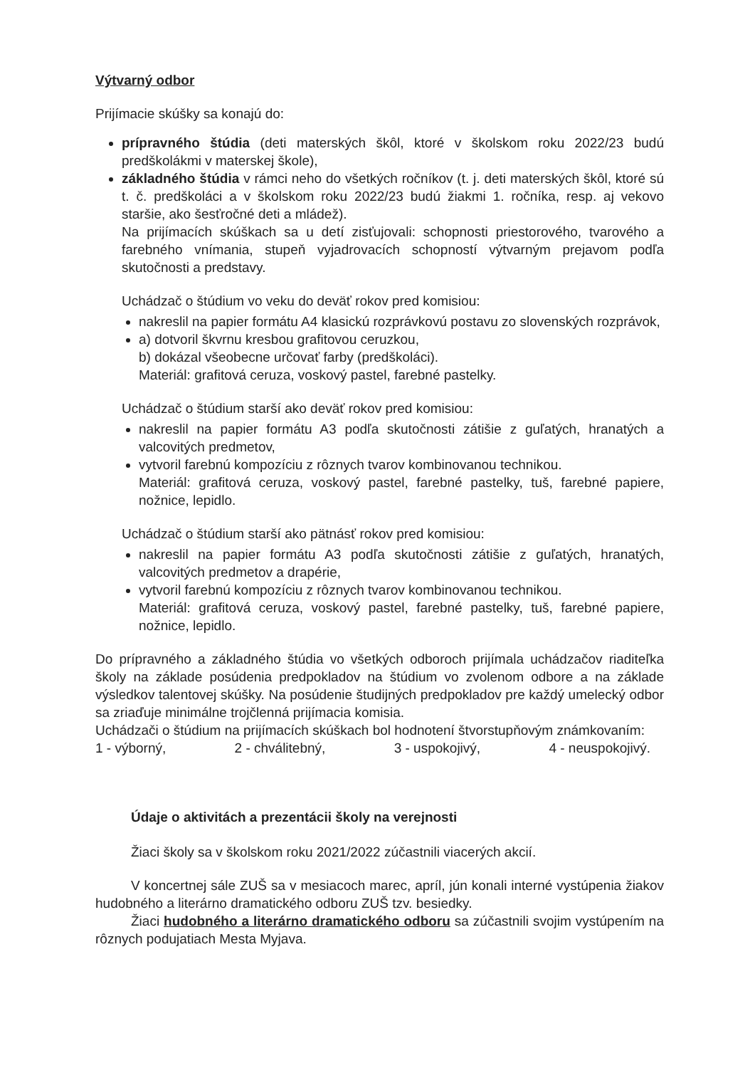Výtvarný odbor
Prijímacie skúšky sa konajú do:
prípravného štúdia (deti materských škôl, ktoré v školskom roku 2022/23 budú predškolákmi v materskej škole),
základného štúdia v rámci neho do všetkých ročníkov (t. j. deti materských škôl, ktoré sú t. č. predškoláci a v školskom roku 2022/23 budú žiakmi 1. ročníka, resp. aj vekovo staršie, ako šesťročné deti a mládež).
Na prijímacích skúškach sa u detí zisťujovali: schopnosti priestorového, tvarového a farebného vnímania, stupeň vyjadrovacích schopností výtvarným prejavom podľa skutočnosti a predstavy.
Uchádzač o štúdium vo veku do deväť rokov pred komisiou:
nakreslil na papier formátu A4 klasickú rozprávkovú postavu zo slovenských rozprávok,
a) dotvoril škvrnu kresbou grafitovou ceruzkou,
b) dokázal všeobecne určovať farby (predškoláci).
Materiál: grafitová ceruza, voskový pastel, farebné pastelky.
Uchádzač o štúdium starší ako deväť rokov pred komisiou:
nakreslil na papier formátu A3 podľa skutočnosti zátišie z guľatých, hranatých a valcovitých predmetov,
vytvoril farebnú kompozíciu z rôznych tvarov kombinovanou technikou.
Materiál: grafitová ceruza, voskový pastel, farebné pastelky, tuš, farebné papiere, nožnice, lepidlo.
Uchádzač o štúdium starší ako pätnásť rokov pred komisiou:
nakreslil na papier formátu A3 podľa skutočnosti zátišie z guľatých, hranatých, valcovitých predmetov a drapérie,
vytvoril farebnú kompozíciu z rôznych tvarov kombinovanou technikou.
Materiál: grafitová ceruza, voskový pastel, farebné pastelky, tuš, farebné papiere, nožnice, lepidlo.
Do prípravného a základného štúdia vo všetkých odboroch prijímala uchádzačov riaditeľka školy na základe posúdenia predpokladov na štúdium vo zvolenom odbore a na základe výsledkov talentovej skúšky. Na posúdenie študijných predpokladov pre každý umelecký odbor sa zriaďuje minimálne trojčlenná prijímacia komisia.
Uchádzači o štúdium na prijímacích skúškach bol hodnotení štvorstupňovým známkovaním:
1 - výborný, 2 - chválitebný, 3 - uspokojivý, 4 - neuspokojivý.
Údaje o aktivitách a prezentácii školy na verejnosti
Žiaci školy sa v školskom roku 2021/2022 zúčastnili viacerých akcií.
V koncertnej sále ZUŠ sa v mesiacoch marec, apríl, jún konali interné vystúpenia žiakov hudobného a literárno dramatického odboru ZUŠ tzv. besiedky.
Žiaci hudobného a literárno dramatického odboru sa zúčastnili svojim vystúpením na rôznych podujatiach Mesta Myjava.